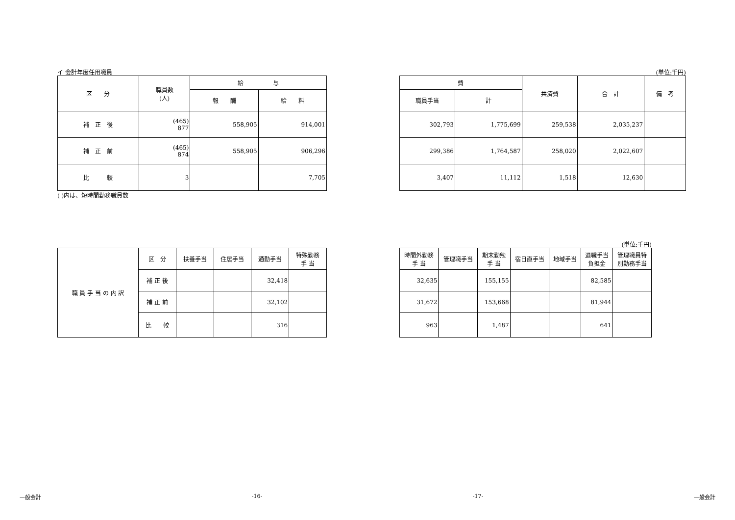イ 会計年度任用職員
| 区 分 | 職員数 (人) | 給 与 | |
| --- | --- | --- | --- |
| | | 報 酬 | 給 料 |
| 補 正 後 | (465) 877 | 558,905 | 914,001 |
| 補 正 前 | (465) 874 | 558,905 | 906,296 |
| 比 較 | 3 | | 7,705 |
( )内は、短時間勤務職員数
(単位:千円)
| 費 | | 共済費 | 合 計 | 備 考 |
| --- | --- | --- | --- | --- |
| 職員手当 | 計 | | | |
| 302,793 | 1,775,699 | 259,538 | 2,035,237 | |
| 299,386 | 1,764,587 | 258,020 | 2,022,607 | |
| 3,407 | 11,112 | 1,518 | 12,630 | |
| 職 員 手 当 の 内 訳 | 区 分 | 扶養手当 | 住居手当 | 通勤手当 | 特殊勤務 手 当 |
| | 補 正 後 | | | 32,418 | |
| | 補 正 前 | | | 32,102 | |
| | 比 較 | | | 316 | |
(単位:千円)
| 時間外勤務 手 当 | 管理職手当 | 期末勤勉 手 当 | 宿日直手当 | 地域手当 | 退職手当 負担金 | 管理職員特 別勤務手当 |
| --- | --- | --- | --- | --- | --- | --- |
| 32,635 | | 155,155 | | | 82,585 | |
| 31,672 | | 153,668 | | | 81,944 | |
| 963 | | 1,487 | | | 641 | |
一般会計 -16- -17- 一般会計